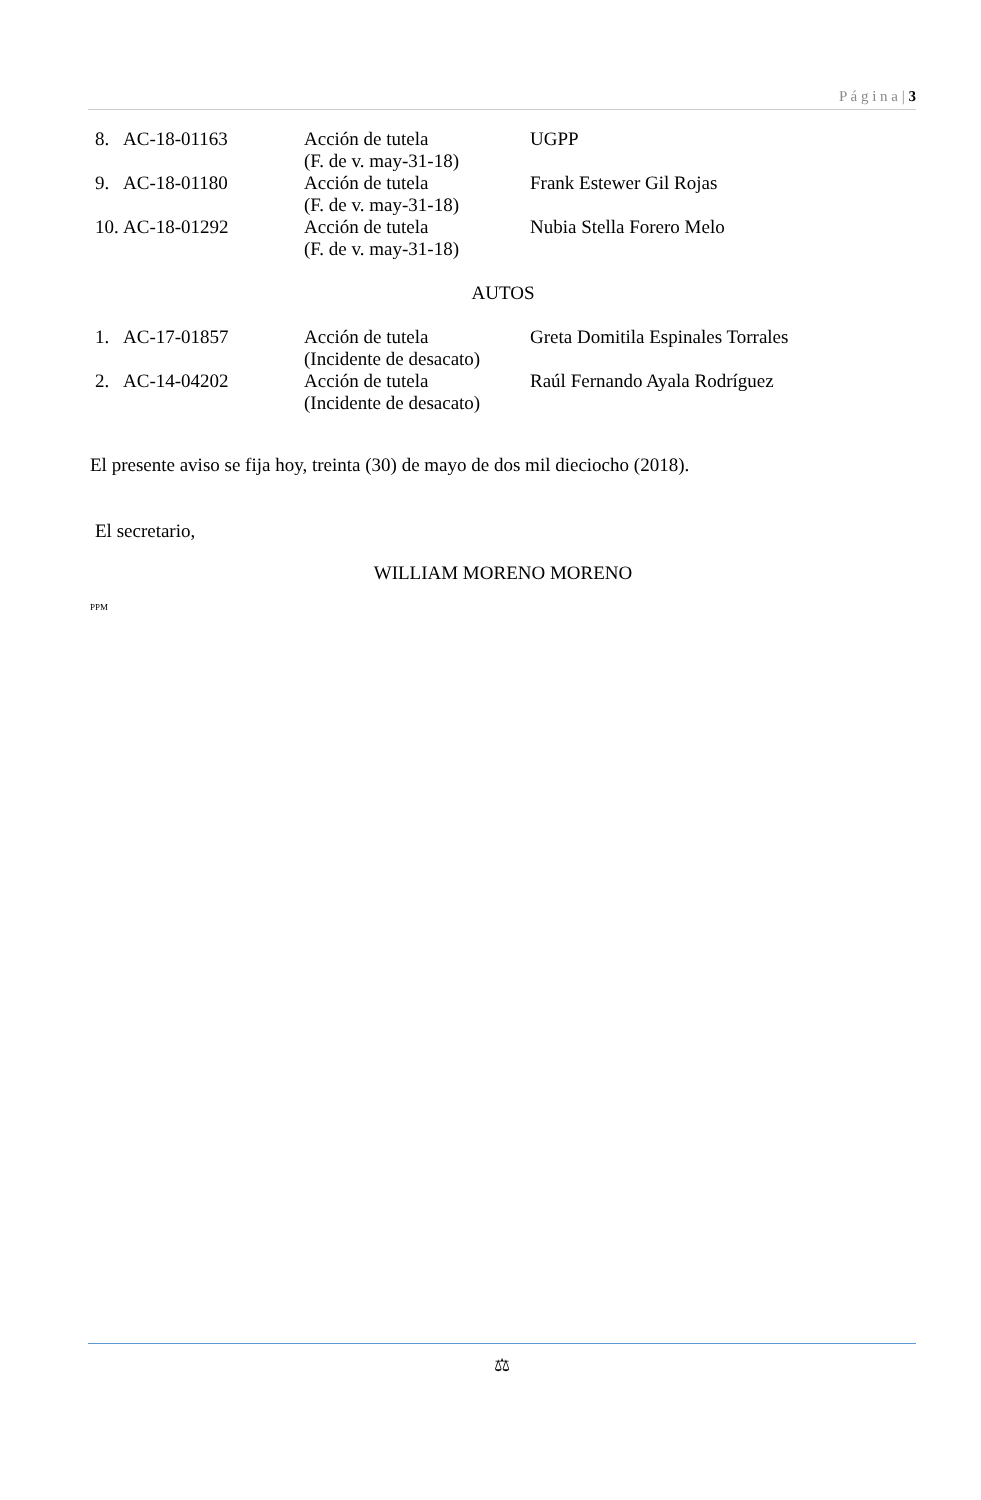P á g i n a | 3
| 8. | AC-18-01163 | Acción de tutela (F. de v. may-31-18) | UGPP |
| 9. | AC-18-01180 | Acción de tutela (F. de v. may-31-18) | Frank Estewer Gil Rojas |
| 10. | AC-18-01292 | Acción de tutela (F. de v. may-31-18) | Nubia Stella Forero Melo |
AUTOS
| 1. | AC-17-01857 | Acción de tutela (Incidente de desacato) | Greta Domitila Espinales Torrales |
| 2. | AC-14-04202 | Acción de tutela (Incidente de desacato) | Raúl Fernando Ayala Rodríguez |
El presente aviso se fija hoy, treinta (30) de mayo de dos mil dieciocho (2018).
El secretario,
WILLIAM MORENO MORENO
PPM
⚖